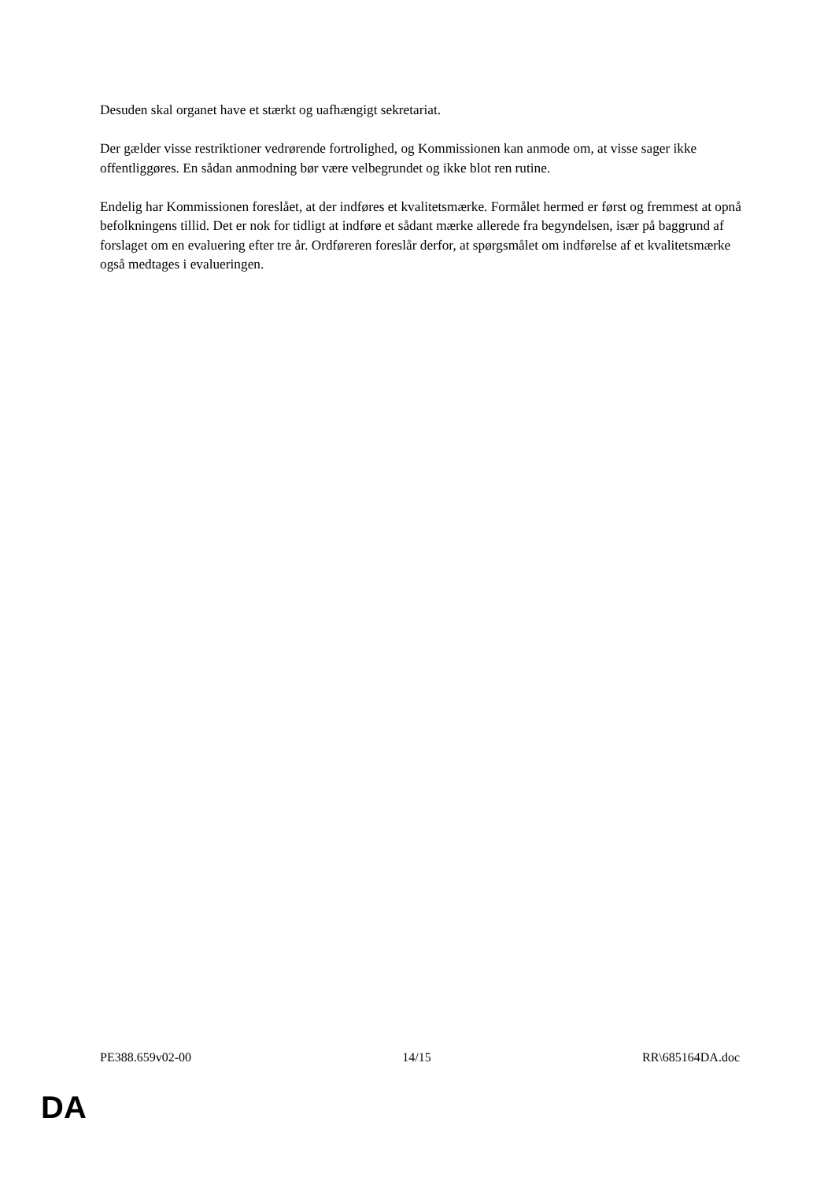Desuden skal organet have et stærkt og uafhængigt sekretariat.
Der gælder visse restriktioner vedrørende fortrolighed, og Kommissionen kan anmode om, at visse sager ikke offentliggøres. En sådan anmodning bør være velbegrundet og ikke blot ren rutine.
Endelig har Kommissionen foreslået, at der indføres et kvalitetsmærke. Formålet hermed er først og fremmest at opnå befolkningens tillid. Det er nok for tidligt at indføre et sådant mærke allerede fra begyndelsen, især på baggrund af forslaget om en evaluering efter tre år. Ordføreren foreslår derfor, at spørgsmålet om indførelse af et kvalitetsmærke også medtages i evalueringen.
PE388.659v02-00 14/15 RR\685164DA.doc
DA